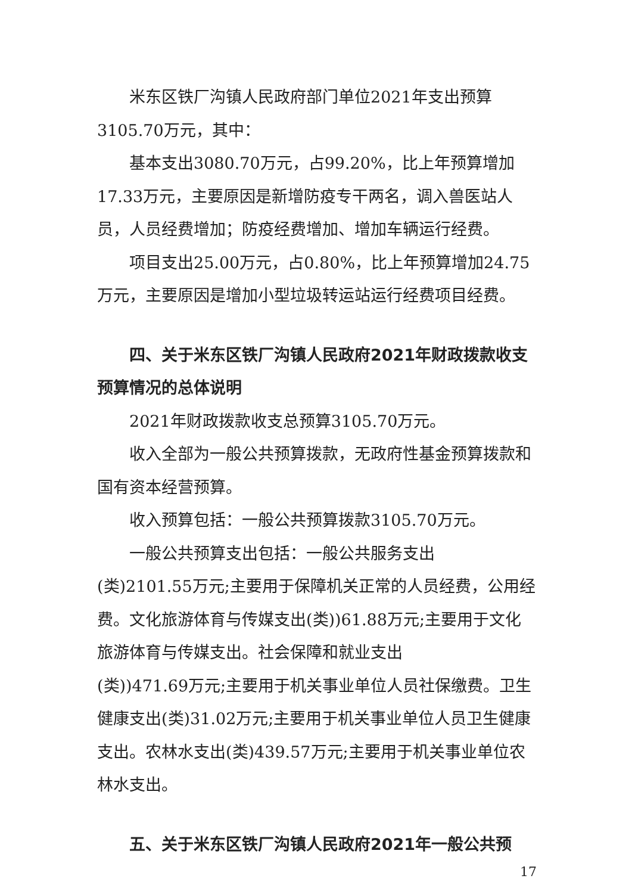米东区铁厂沟镇人民政府部门单位2021年支出预算3105.70万元，其中：
基本支出3080.70万元，占99.20%，比上年预算增加17.33万元，主要原因是新增防疫专干两名，调入兽医站人员，人员经费增加；防疫经费增加、增加车辆运行经费。
项目支出25.00万元，占0.80%，比上年预算增加24.75万元，主要原因是增加小型垃圾转运站运行经费项目经费。
四、关于米东区铁厂沟镇人民政府2021年财政拨款收支预算情况的总体说明
2021年财政拨款收支总预算3105.70万元。
收入全部为一般公共预算拨款，无政府性基金预算拨款和国有资本经营预算。
收入预算包括：一般公共预算拨款3105.70万元。
一般公共预算支出包括：一般公共服务支出
(类)2101.55万元;主要用于保障机关正常的人员经费，公用经费。文化旅游体育与传媒支出(类))61.88万元;主要用于文化旅游体育与传媒支出。社会保障和就业支出
(类))471.69万元;主要用于机关事业单位人员社保缴费。卫生健康支出(类)31.02万元;主要用于机关事业单位人员卫生健康支出。农林水支出(类)439.57万元;主要用于机关事业单位农林水支出。
五、关于米东区铁厂沟镇人民政府2021年一般公共预
17